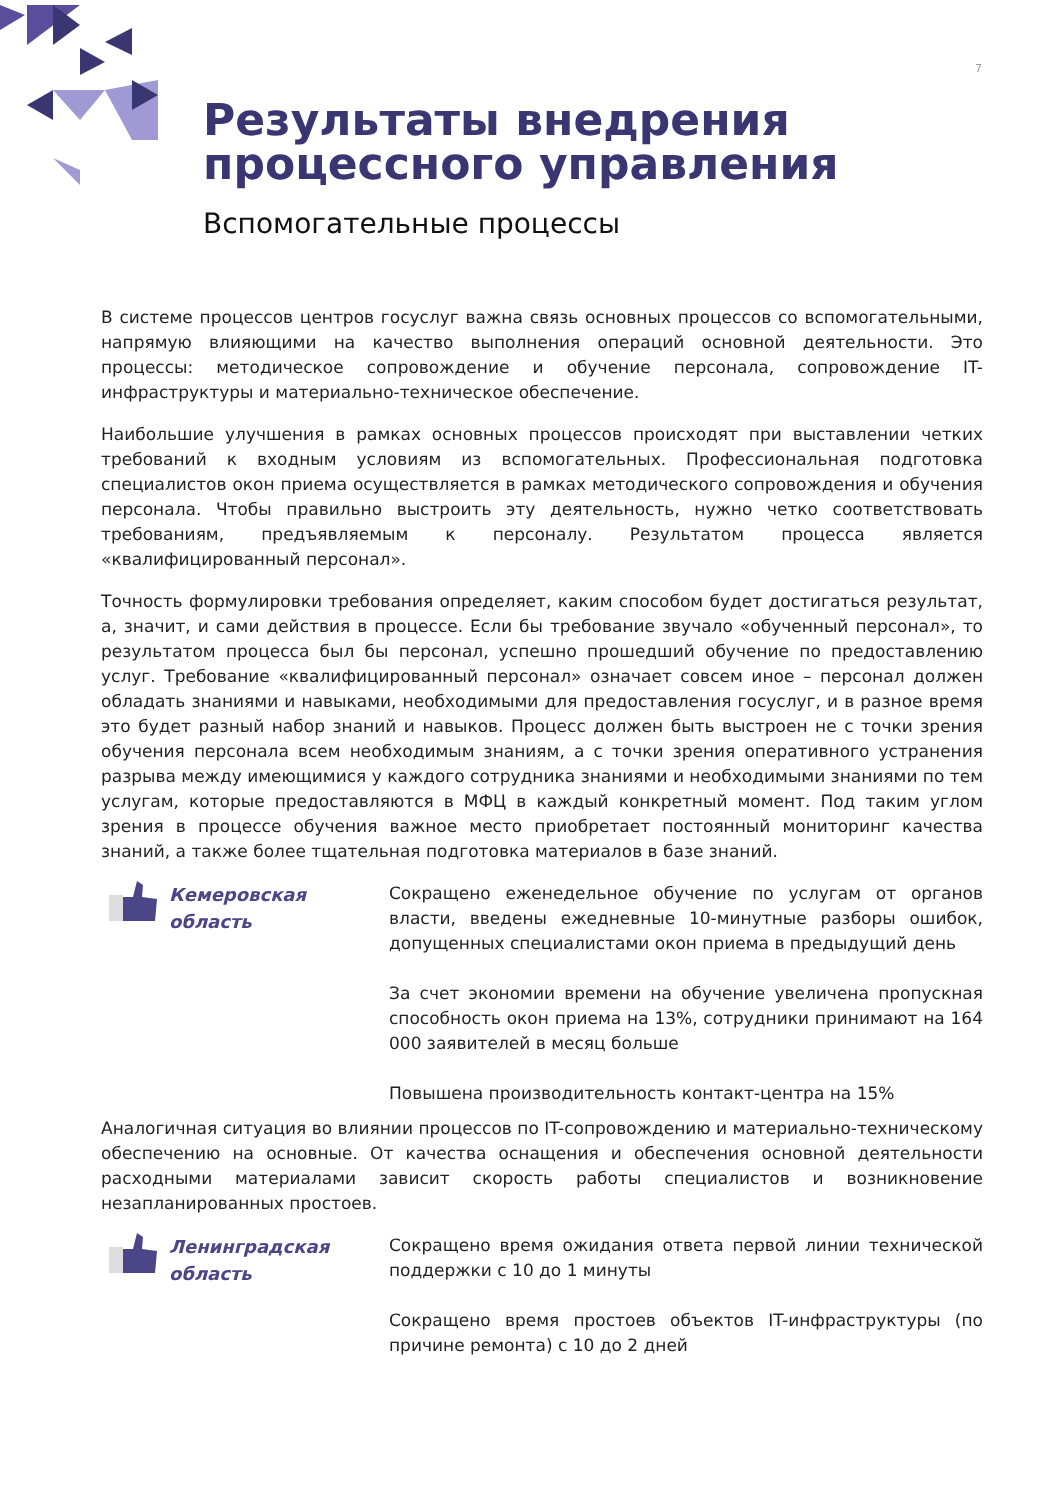7
Результаты внедрения
процессного управления
Вспомогательные процессы
В системе процессов центров госуслуг важна связь основных процессов со вспомогательными, напрямую влияющими на качество выполнения операций основной деятельности. Это процессы: методическое сопровождение и обучение персонала, сопровождение IT-инфраструктуры и материально-техническое обеспечение.
Наибольшие улучшения в рамках основных процессов происходят при выставлении четких требований к входным условиям из вспомогательных. Профессиональная подготовка специалистов окон приема осуществляется в рамках методического сопровождения и обучения персонала. Чтобы правильно выстроить эту деятельность, нужно четко соответствовать требованиям, предъявляемым к персоналу. Результатом процесса является «квалифицированный персонал».
Точность формулировки требования определяет, каким способом будет достигаться результат, а, значит, и сами действия в процессе. Если бы требование звучало «обученный персонал», то результатом процесса был бы персонал, успешно прошедший обучение по предоставлению услуг. Требование «квалифицированный персонал» означает совсем иное – персонал должен обладать знаниями и навыками, необходимыми для предоставления госуслуг, и в разное время это будет разный набор знаний и навыков. Процесс должен быть выстроен не с точки зрения обучения персонала всем необходимым знаниям, а с точки зрения оперативного устранения разрыва между имеющимися у каждого сотрудника знаниями и необходимыми знаниями по тем услугам, которые предоставляются в МФЦ в каждый конкретный момент. Под таким углом зрения в процессе обучения важное место приобретает постоянный мониторинг качества знаний, а также более тщательная подготовка материалов в базе знаний.
Кемеровская
область
Сокращено еженедельное обучение по услугам от органов власти, введены ежедневные 10-минутные разборы ошибок, допущенных специалистами окон приема в предыдущий день
За счет экономии времени на обучение увеличена пропускная способность окон приема на 13%, сотрудники принимают на 164 000 заявителей в месяц больше
Повышена производительность контакт-центра на 15%
Аналогичная ситуация во влиянии процессов по IT-сопровождению и материально-техническому обеспечению на основные. От качества оснащения и обеспечения основной деятельности расходными материалами зависит скорость работы специалистов и возникновение незапланированных простоев.
Ленинградская
область
Сокращено время ожидания ответа первой линии технической поддержки с 10 до 1 минуты
Сокращено время простоев объектов IT-инфраструктуры (по причине ремонта) с 10 до 2 дней